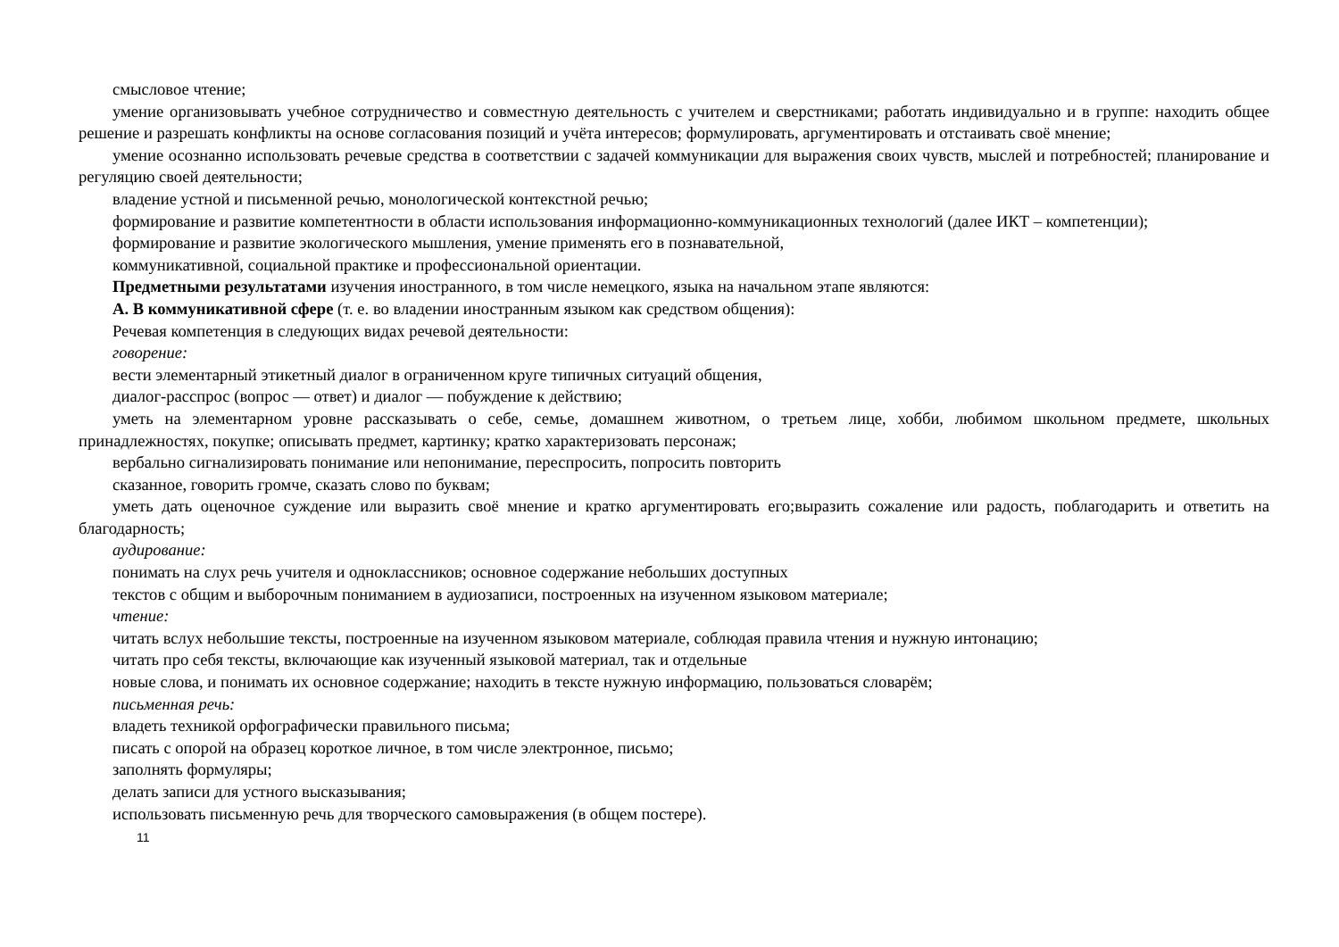смысловое чтение;
умение организовывать учебное сотрудничество и совместную деятельность с учителем и сверстниками; работать индивидуально и в группе: находить общее решение и разрешать конфликты на основе согласования позиций и учёта интересов; формулировать, аргументировать и отстаивать своё мнение;
умение осознанно использовать речевые средства в соответствии с задачей коммуникации для выражения своих чувств, мыслей и потребностей; планирование и регуляцию своей деятельности;
владение устной и письменной речью, монологической контекстной речью;
формирование и развитие компетентности в области использования информационно-коммуникационных технологий (далее ИКТ – компетенции);
формирование и развитие экологического мышления, умение применять его в познавательной,
коммуникативной, социальной практике и профессиональной ориентации.
Предметными результатами изучения иностранного, в том числе немецкого, языка на начальном этапе являются:
А. В коммуникативной сфере (т. е. во владении иностранным языком как средством общения):
Речевая компетенция в следующих видах речевой деятельности:
говорение:
вести элементарный этикетный диалог в ограниченном круге типичных ситуаций общения,
диалог-расспрос (вопрос — ответ) и диалог — побуждение к действию;
уметь на элементарном уровне рассказывать о себе, семье, домашнем животном, о третьем лице, хобби, любимом школьном предмете, школьных принадлежностях, покупке; описывать предмет, картинку; кратко характеризовать персонаж;
вербально сигнализировать понимание или непонимание, переспросить, попросить повторить
сказанное, говорить громче, сказать слово по буквам;
уметь дать оценочное суждение или выразить своё мнение и кратко аргументировать его;выразить сожаление или радость, поблагодарить и ответить на благодарность;
аудирование:
понимать на слух речь учителя и одноклассников; основное содержание небольших доступных
текстов с общим и выборочным пониманием в аудиозаписи, построенных на изученном языковом материале;
чтение:
читать вслух небольшие тексты, построенные на изученном языковом материале, соблюдая правила чтения и нужную интонацию;
читать про себя тексты, включающие как изученный языковой материал, так и отдельные
новые слова, и понимать их основное содержание; находить в тексте нужную информацию, пользоваться словарём;
письменная речь:
владеть техникой орфографически правильного письма;
писать с опорой на образец короткое личное, в том числе электронное, письмо;
заполнять формуляры;
делать записи для устного высказывания;
использовать письменную речь для творческого самовыражения (в общем постере).
11